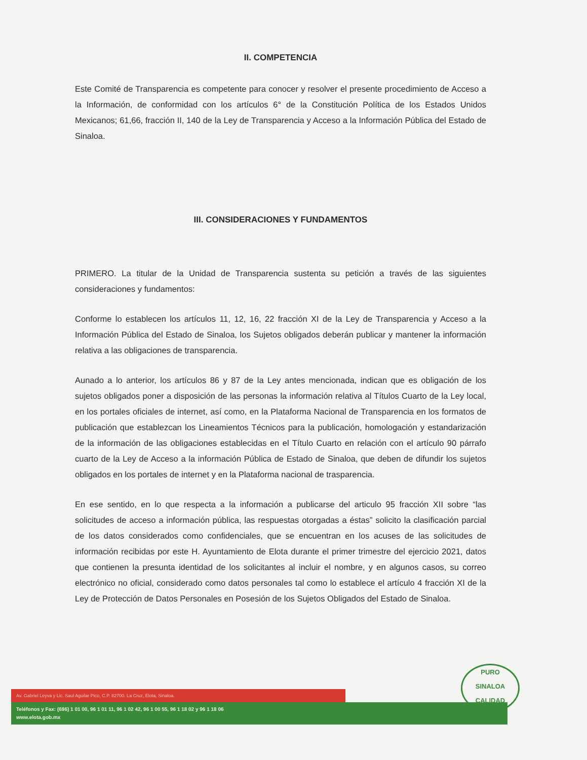II. COMPETENCIA
Este Comité de Transparencia es competente para conocer y resolver el presente procedimiento de Acceso a la Información, de conformidad con los artículos 6° de la Constitución Política de los Estados Unidos Mexicanos; 61,66, fracción II, 140 de la Ley de Transparencia y Acceso a la Información Pública del Estado de Sinaloa.
III. CONSIDERACIONES Y FUNDAMENTOS
PRIMERO. La titular de la Unidad de Transparencia sustenta su petición a través de las siguientes consideraciones y fundamentos:
Conforme lo establecen los artículos 11, 12, 16, 22 fracción XI de la Ley de Transparencia y Acceso a la Información Pública del Estado de Sinaloa, los Sujetos obligados deberán publicar y mantener la información relativa a las obligaciones de transparencia.
Aunado a lo anterior, los artículos 86 y 87 de la Ley antes mencionada, indican que es obligación de los sujetos obligados poner a disposición de las personas la información relativa al Títulos Cuarto de la Ley local, en los portales oficiales de internet, así como, en la Plataforma Nacional de Transparencia en los formatos de publicación que establezcan los Lineamientos Técnicos para la publicación, homologación y estandarización de la información de las obligaciones establecidas en el Título Cuarto en relación con el artículo 90 párrafo cuarto de la Ley de Acceso a la información Pública de Estado de Sinaloa, que deben de difundir los sujetos obligados en los portales de internet y en la Plataforma nacional de trasparencia.
En ese sentido, en lo que respecta a la información a publicarse del articulo 95 fracción XII sobre “las solicitudes de acceso a información pública, las respuestas otorgadas a éstas” solicito la clasificación parcial de los datos considerados como confidenciales, que se encuentran en los acuses de las solicitudes de información recibidas por este H. Ayuntamiento de Elota durante el primer trimestre del ejercicio 2021, datos que contienen la presunta identidad de los solicitantes al incluir el nombre, y en algunos casos, su correo electrónico no oficial, considerado como datos personales tal como lo establece el artículo 4 fracción XI de la Ley de Protección de Datos Personales en Posesión de los Sujetos Obligados del Estado de Sinaloa.
Av. Gabriel Leyva y Lic. Saul Aguilar Pico, C.P. 82700. La Cruz, Elota, Sinaloa.
Teléfonos y Fax: (696) 1 01 00, 96 1 01 11, 96 1 02 42, 96 1 00 55, 96 1 18 02 y 96 1 18 06
www.elota.gob.mx
PURO
SINALOA
CALIDAD